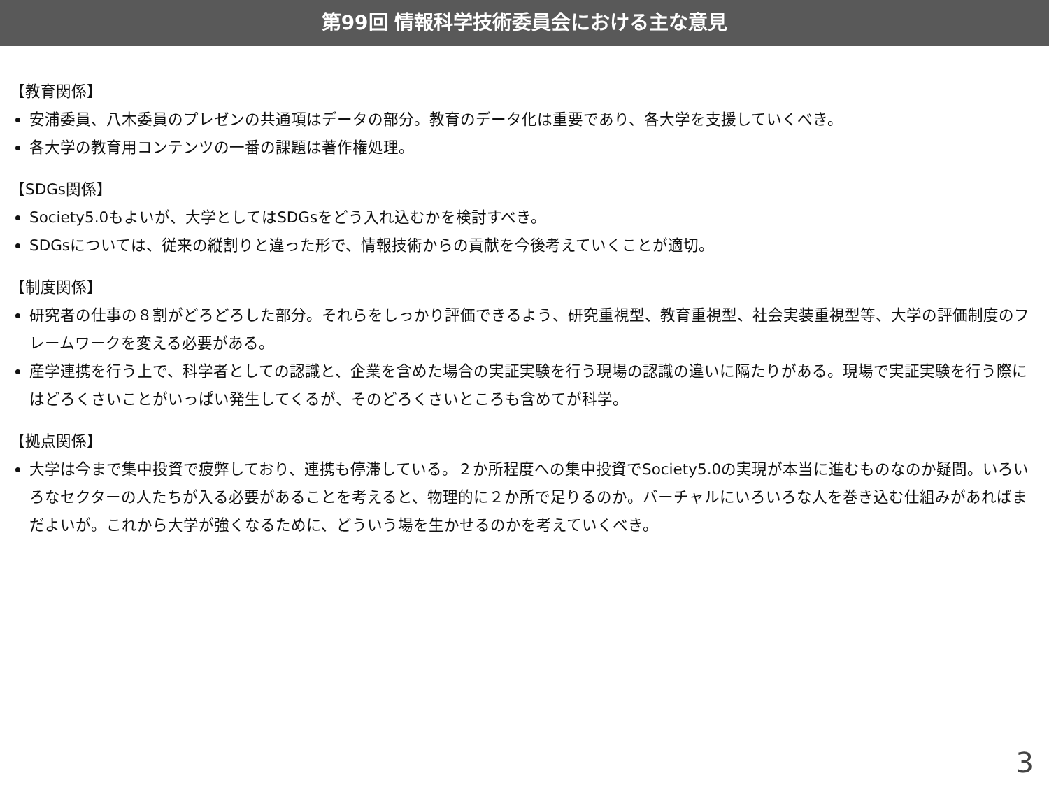第99回 情報科学技術委員会における主な意見
【教育関係】
安浦委員、八木委員のプレゼンの共通項はデータの部分。教育のデータ化は重要であり、各大学を支援していくべき。
各大学の教育用コンテンツの一番の課題は著作権処理。
【SDGs関係】
Society5.0もよいが、大学としてはSDGsをどう入れ込むかを検討すべき。
SDGsについては、従来の縦割りと違った形で、情報技術からの貢献を今後考えていくことが適切。
【制度関係】
研究者の仕事の８割がどろどろした部分。それらをしっかり評価できるよう、研究重視型、教育重視型、社会実装重視型等、大学の評価制度のフレームワークを変える必要がある。
産学連携を行う上で、科学者としての認識と、企業を含めた場合の実証実験を行う現場の認識の違いに隔たりがある。現場で実証実験を行う際にはどろくさいことがいっぱい発生してくるが、そのどろくさいところも含めてが科学。
【拠点関係】
大学は今まで集中投資で疲弊しており、連携も停滞している。２か所程度への集中投資でSociety5.0の実現が本当に進むものなのか疑問。いろいろなセクターの人たちが入る必要があることを考えると、物理的に２か所で足りるのか。バーチャルにいろいろな人を巻き込む仕組みがあればまだよいが。これから大学が強くなるために、どういう場を生かせるのかを考えていくべき。
3